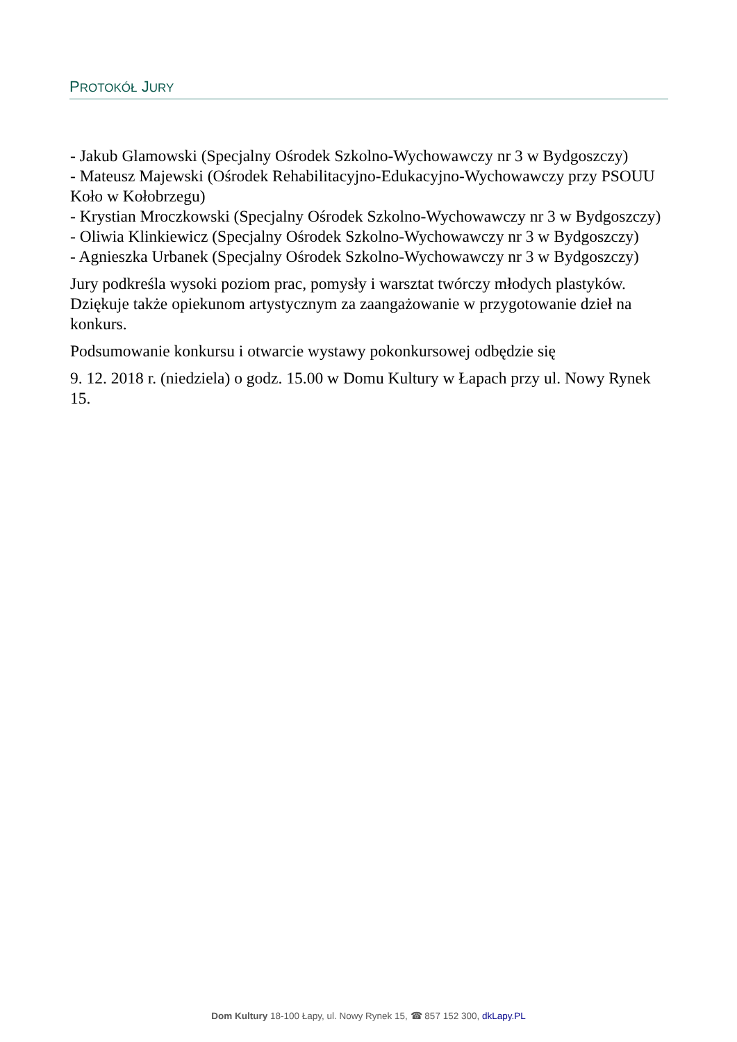PROTOKÓŁ JURY
- Jakub Glamowski (Specjalny Ośrodek Szkolno-Wychowawczy nr 3 w Bydgoszczy)
- Mateusz Majewski (Ośrodek Rehabilitacyjno-Edukacyjno-Wychowawczy przy PSOUU Koło w Kołobrzegu)
- Krystian Mroczkowski (Specjalny Ośrodek Szkolno-Wychowawczy nr 3 w Bydgoszczy)
- Oliwia Klinkiewicz (Specjalny Ośrodek Szkolno-Wychowawczy nr 3 w Bydgoszczy)
- Agnieszka Urbanek (Specjalny Ośrodek Szkolno-Wychowawczy nr 3 w Bydgoszczy)
Jury podkreśla wysoki poziom prac, pomysły i warsztat twórczy młodych plastyków. Dziękuje także opiekunom artystycznym za zaangażowanie w przygotowanie dzieł na konkurs.
Podsumowanie konkursu i otwarcie wystawy pokonkursowej odbędzie się
9. 12. 2018 r. (niedziela) o godz. 15.00 w Domu Kultury w Łapach przy ul. Nowy Rynek 15.
Dom Kultury 18-100 Łapy, ul. Nowy Rynek 15, ☎ 857 152 300, dkLapy.PL